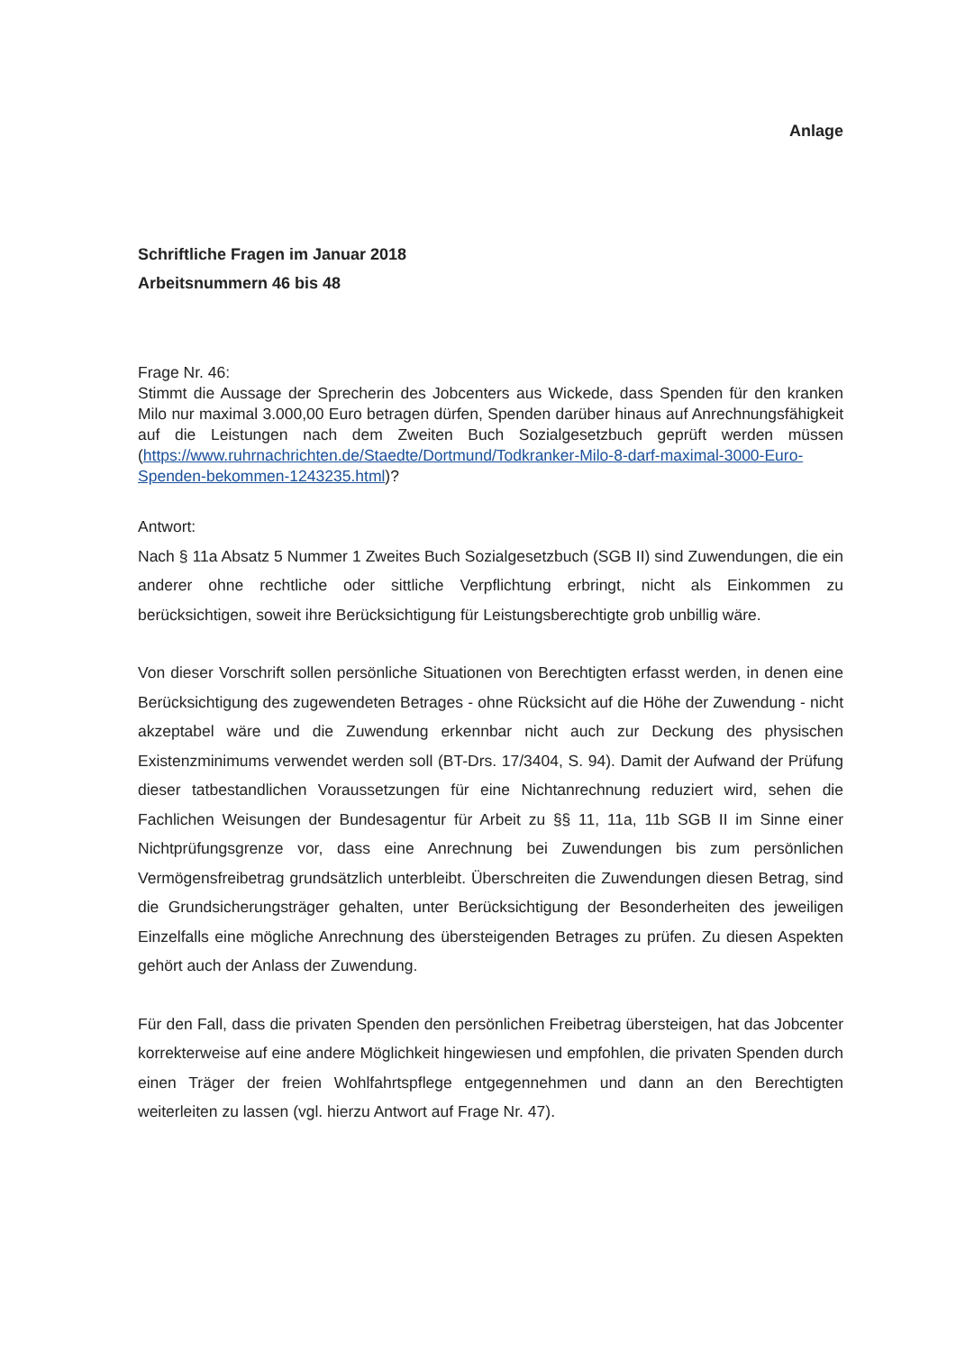Anlage
Schriftliche Fragen im Januar 2018
Arbeitsnummern 46 bis 48
Frage Nr. 46:
Stimmt die Aussage der Sprecherin des Jobcenters aus Wickede, dass Spenden für den kranken Milo nur maximal 3.000,00 Euro betragen dürfen, Spenden darüber hinaus auf Anrechnungsfähigkeit auf die Leistungen nach dem Zweiten Buch Sozialgesetzbuch geprüft werden müssen (https://www.ruhrnachrichten.de/Staedte/Dortmund/Todkranker-Milo-8-darf-maximal-3000-Euro-Spenden-bekommen-1243235.html)?
Antwort:
Nach § 11a Absatz 5 Nummer 1 Zweites Buch Sozialgesetzbuch (SGB II) sind Zuwendungen, die ein anderer ohne rechtliche oder sittliche Verpflichtung erbringt, nicht als Einkommen zu berücksichtigen, soweit ihre Berücksichtigung für Leistungsberechtigte grob unbillig wäre.
Von dieser Vorschrift sollen persönliche Situationen von Berechtigten erfasst werden, in denen eine Berücksichtigung des zugewendeten Betrages - ohne Rücksicht auf die Höhe der Zuwendung - nicht akzeptabel wäre und die Zuwendung erkennbar nicht auch zur Deckung des physischen Existenzminimums verwendet werden soll (BT-Drs. 17/3404, S. 94). Damit der Aufwand der Prüfung dieser tatbestandlichen Voraussetzungen für eine Nichtanrechnung reduziert wird, sehen die Fachlichen Weisungen der Bundesagentur für Arbeit zu §§ 11, 11a, 11b SGB II im Sinne einer Nichtprüfungsgrenze vor, dass eine Anrechnung bei Zuwendungen bis zum persönlichen Vermögensfreibetrag grundsätzlich unterbleibt. Überschreiten die Zuwendungen diesen Betrag, sind die Grundsicherungsträger gehalten, unter Berücksichtigung der Besonderheiten des jeweiligen Einzelfalls eine mögliche Anrechnung des übersteigenden Betrages zu prüfen. Zu diesen Aspekten gehört auch der Anlass der Zuwendung.
Für den Fall, dass die privaten Spenden den persönlichen Freibetrag übersteigen, hat das Jobcenter korrekterweise auf eine andere Möglichkeit hingewiesen und empfohlen, die privaten Spenden durch einen Träger der freien Wohlfahrtspflege entgegennehmen und dann an den Berechtigten weiterleiten zu lassen (vgl. hierzu Antwort auf Frage Nr. 47).